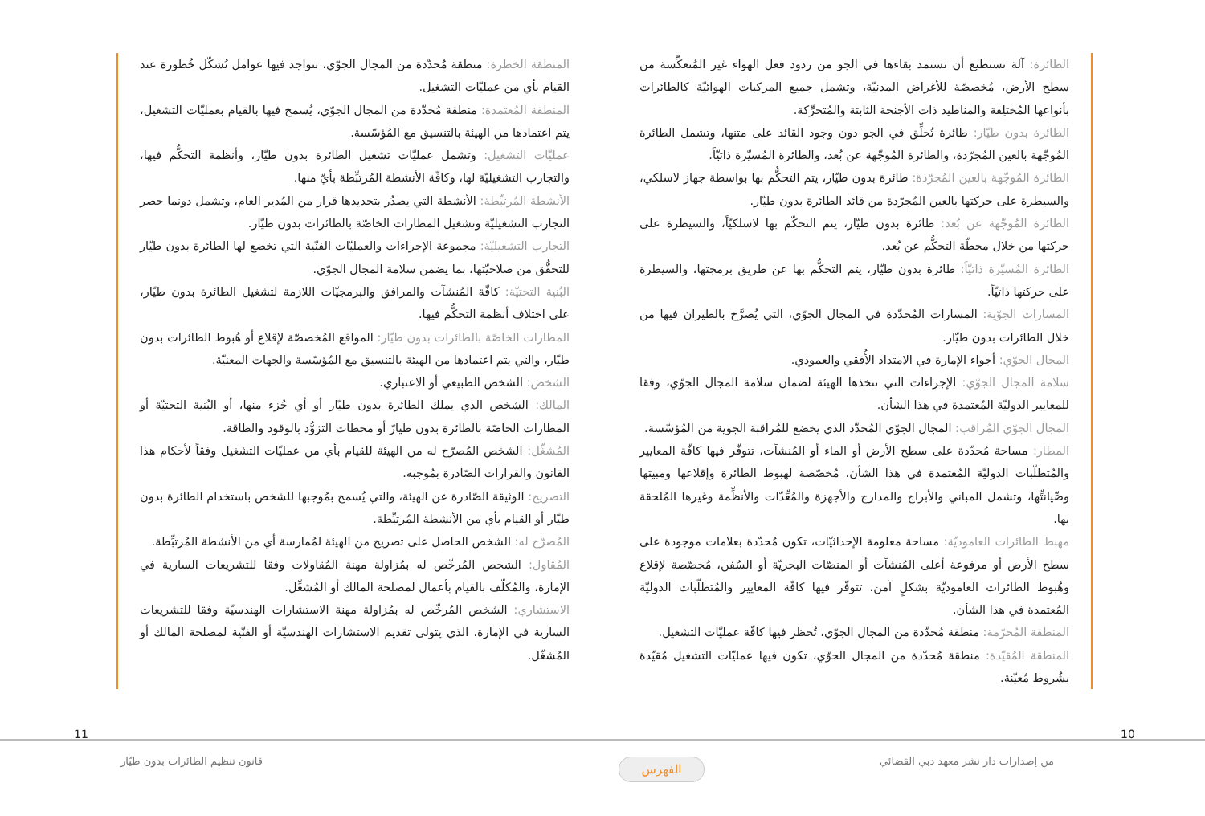الطائرة: آلة تستطيع أن تستمد بقاءها في الجو من ردود فعل الهواء غير المُنعكِّسة من سطح الأرض، مُخصصّة للأغراض المدنيّة، وتشمل جميع المركبات الهوائيّة كالطائرات بأنواعها المُختلِفة والمناطيد ذات الأجنحة الثابتة والمُتحرِّكة.
الطائرة بدون طيّار: طائرة تُحلِّق في الجو دون وجود القائد على متنها، وتشمل الطائرة المُوجّهة بالعين المُجرّدة، والطائرة المُوجّهة عن بُعد، والطائرة المُسيّرة ذاتيّاً.
الطائرة المُوجّهة بالعين المُجرّدة: طائرة بدون طيّار، يتم التحكُّم بها بواسطة جهاز لاسلكي، والسيطرة على حركتها بالعين المُجرّدة من قائد الطائرة بدون طيّار.
الطائرة المُوجّهة عن بُعد: طائرة بدون طيّار، يتم التحكّم بها لاسلكيّاً، والسيطرة على حركتها من خلال محطّة التحكُّم عن بُعد.
الطائرة المُسيّرة ذاتيّاً: طائرة بدون طيّار، يتم التحكُّم بها عن طريق برمجتها، والسيطرة على حركتها ذاتيّاً.
المسارات الجوّية: المسارات المُحدّدة في المجال الجوّي، التي يُصرَّح بالطيران فيها من خلال الطائرات بدون طيّار.
المجال الجوّي: أجواء الإمارة في الامتداد الأُفقي والعمودي.
سلامة المجال الجوّي: الإجراءات التي تتخذها الهيئة لضمان سلامة المجال الجوّي، وفقا للمعايير الدوليّة المُعتمدة في هذا الشأن.
المجال الجوّي المُراقب: المجال الجوّي المُحدّد الذي يخضع للمُراقبة الجوية من المُؤسّسة.
المطار: مساحة مُحدّدة على سطح الأرض أو الماء أو المُنشآت، تتوفّر فيها كافّة المعايير والمُتطلّبات الدوليّة المُعتمدة في هذا الشأن، مُخصّصة لهبوط الطائرة وإقلاعها ومبيتها وصِّيانتِّها، وتشمل المباني والأبراج والمدارج والأجهزة والمُعِّدّات والأنظِّمة وغيرها المُلحقة بها.
مهبط الطائرات العاموديّة: مساحة معلومة الإحداثيّات، تكون مُحدّدة بعلامات موجودة على سطح الأرض أو مرفوعة أعلى المُنشآت أو المنصّات البحريّة أو السُفن، مُخصّصة لإقلاع وهُبوط الطائرات العاموديّة بشكلٍ آمن، تتوفّر فيها كافّة المعايير والمُتطلّبات الدوليّة المُعتمدة في هذا الشأن.
المنطقة المُحرّمة: منطقة مُحدّدة من المجال الجوّي، تُحظر فيها كافّة عمليّات التشغيل.
المنطقة المُقيّدة: منطقة مُحدّدة من المجال الجوّي، تكون فيها عمليّات التشغيل مُقيّدة بشُروط مُعيّنة.
المنطقة الخطرة: منطقة مُحدّدة من المجال الجوّي، تتواجد فيها عوامل تُشكّل خُطورة عند القيام بأي من عمليّات التشغيل.
المنطقة المُعتمدة: منطقة مُحدّدة من المجال الجوّي، يُسمح فيها بالقيام بعمليّات التشغيل، يتم اعتمادها من الهيئة بالتنسيق مع المُؤسّسة.
عمليّات التشغيل: وتشمل عمليّات تشغيل الطائرة بدون طيّار، وأنظمة التحكُّم فيها، والتجارب التشغيليّة لها، وكافّة الأنشطة المُرتبِّطة بأيّ منها.
الأنشطة المُرتبِّطة: الأنشطة التي يصدُر بتحديدها قرار من المُدير العام، وتشمل دونما حصر التجارب التشغيليّة وتشغيل المطارات الخاصّة بالطائرات بدون طيّار.
التجارب التشغيليّة: مجموعة الإجراءات والعمليّات الفنّية التي تخضع لها الطائرة بدون طيّار للتحقُّق من صلاحيّتها، بما يضمن سلامة المجال الجوّي.
البُنية التحتيّة: كافّة المُنشآت والمرافق والبرمجيّات اللازمة لتشغيل الطائرة بدون طيّار، على اختلاف أنظمة التحكُّم فيها.
المطارات الخاصّة بالطائرات بدون طيّار: المواقع المُخصصّة لإقلاع أو هُبوط الطائرات بدون طيّار، والتي يتم اعتمادها من الهيئة بالتنسيق مع المُؤسّسة والجهات المعنيّة.
الشخص: الشخص الطبيعي أو الاعتباري.
المالك: الشخص الذي يملك الطائرة بدون طيّار أو أي جُزء منها، أو البُنية التحتيّة أو المطارات الخاصّة بالطائرة بدون طيارّ أو محطات التزوُّد بالوقود والطاقة.
المُشغِّل: الشخص المُصرّح له من الهيئة للقيام بأي من عمليّات التشغيل وفقاً لأحكام هذا القانون والقرارات الصّادرة بمُوجبه.
التصريح: الوثيقة الصّادرة عن الهيئة، والتي يُسمح بمُوجبها للشخص باستخدام الطائرة بدون طيّار أو القيام بأي من الأنشطة المُرتبِّطة.
المُصرّح له: الشخص الحاصل على تصريح من الهيئة لمُمارسة أي من الأنشطة المُرتبِّطة.
المُقاول: الشخص المُرخّص له بمُزاولة مهنة المُقاولات وفقا للتشريعات السارية في الإمارة، والمُكلّف بالقيام بأعمال لمصلحة المالك أو المُشغِّل.
الاستشاري: الشخص المُرخّص له بمُزاولة مهنة الاستشارات الهندسيّة وفقا للتشريعات السارية في الإمارة، الذي يتولى تقديم الاستشارات الهندسيّة أو الفنّية لمصلحة المالك أو المُشغّل.
11 10
قانون تنظيم الطائرات بدون طيّار
من إصدارات دار نشر معهد دبي القضائي
الفهرس